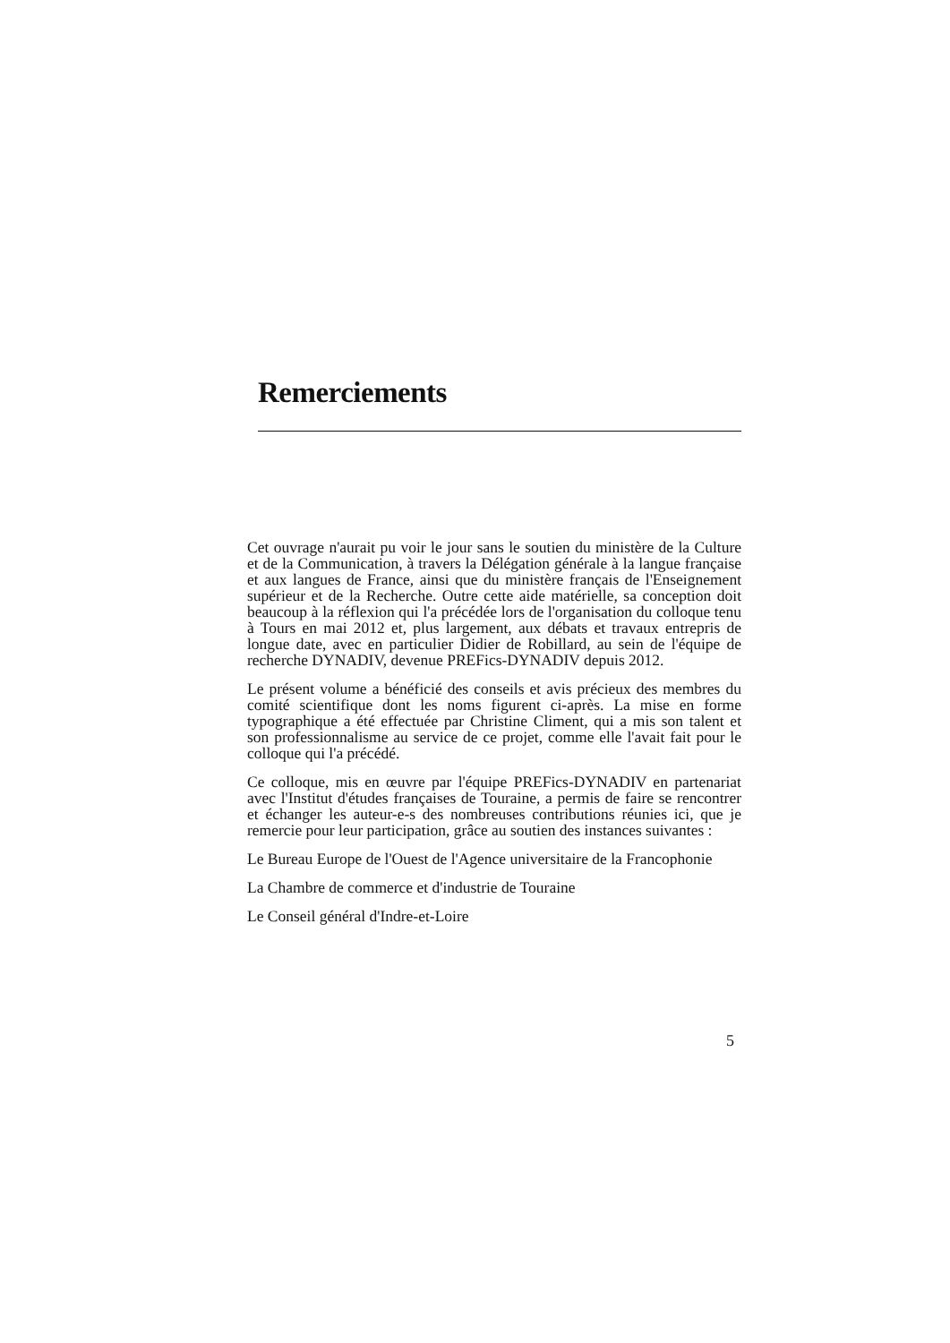Remerciements
Cet ouvrage n'aurait pu voir le jour sans le soutien du ministère de la Culture et de la Communication, à travers la Délégation générale à la langue française et aux langues de France, ainsi que du ministère français de l'Enseignement supérieur et de la Recherche. Outre cette aide matérielle, sa conception doit beaucoup à la réflexion qui l'a précédée lors de l'organisation du colloque tenu à Tours en mai 2012 et, plus largement, aux débats et travaux entrepris de longue date, avec en particulier Didier de Robillard, au sein de l'équipe de recherche DYNADIV, devenue PREFics-DYNADIV depuis 2012.
Le présent volume a bénéficié des conseils et avis précieux des membres du comité scientifique dont les noms figurent ci-après. La mise en forme typographique a été effectuée par Christine Climent, qui a mis son talent et son professionnalisme au service de ce projet, comme elle l'avait fait pour le colloque qui l'a précédé.
Ce colloque, mis en œuvre par l'équipe PREFics-DYNADIV en partenariat avec l'Institut d'études françaises de Touraine, a permis de faire se rencontrer et échanger les auteur-e-s des nombreuses contributions réunies ici, que je remercie pour leur participation, grâce au soutien des instances suivantes :
Le Bureau Europe de l'Ouest de l'Agence universitaire de la Francophonie
La Chambre de commerce et d'industrie de Touraine
Le Conseil général d'Indre-et-Loire
5